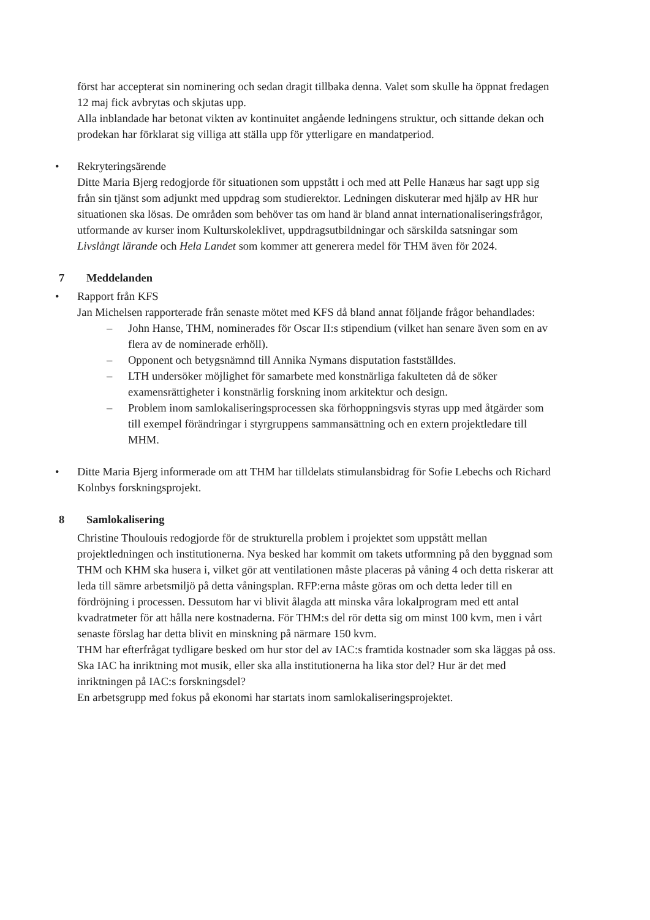först har accepterat sin nominering och sedan dragit tillbaka denna. Valet som skulle ha öppnat fredagen 12 maj fick avbrytas och skjutas upp.
Alla inblandade har betonat vikten av kontinuitet angående ledningens struktur, och sittande dekan och prodekan har förklarat sig villiga att ställa upp för ytterligare en mandatperiod.
• Rekryteringsärende
Ditte Maria Bjerg redogjorde för situationen som uppstått i och med att Pelle Hanæus har sagt upp sig från sin tjänst som adjunkt med uppdrag som studierektor. Ledningen diskuterar med hjälp av HR hur situationen ska lösas. De områden som behöver tas om hand är bland annat internationaliseringsfrågor, utformande av kurser inom Kulturskoleklivet, uppdragsutbildningar och särskilda satsningar som Livslångt lärande och Hela Landet som kommer att generera medel för THM även för 2024.
7 Meddelanden
• Rapport från KFS
Jan Michelsen rapporterade från senaste mötet med KFS då bland annat följande frågor behandlades:
– John Hanse, THM, nominerades för Oscar II:s stipendium (vilket han senare även som en av flera av de nominerade erhöll).
– Opponent och betygsnämnd till Annika Nymans disputation fastställdes.
– LTH undersöker möjlighet för samarbete med konstnärliga fakulteten då de söker examensrättigheter i konstnärlig forskning inom arkitektur och design.
– Problem inom samlokaliseringsprocessen ska förhoppningsvis styras upp med åtgärder som till exempel förändringar i styrgruppens sammansättning och en extern projektledare till MHM.
• Ditte Maria Bjerg informerade om att THM har tilldelats stimulansbidrag för Sofie Lebechs och Richard Kolnbys forskningsprojekt.
8 Samlokalisering
Christine Thoulouis redogjorde för de strukturella problem i projektet som uppstått mellan projektledningen och institutionerna. Nya besked har kommit om takets utformning på den byggnad som THM och KHM ska husera i, vilket gör att ventilationen måste placeras på våning 4 och detta riskerar att leda till sämre arbetsmiljö på detta våningsplan. RFP:erna måste göras om och detta leder till en fördröjning i processen. Dessutom har vi blivit ålagda att minska våra lokalprogram med ett antal kvadratmeter för att hålla nere kostnaderna. För THM:s del rör detta sig om minst 100 kvm, men i vårt senaste förslag har detta blivit en minskning på närmare 150 kvm.
THM har efterfrågat tydligare besked om hur stor del av IAC:s framtida kostnader som ska läggas på oss. Ska IAC ha inriktning mot musik, eller ska alla institutionerna ha lika stor del? Hur är det med inriktningen på IAC:s forskningsdel?
En arbetsgrupp med fokus på ekonomi har startats inom samlokaliseringsprojektet.